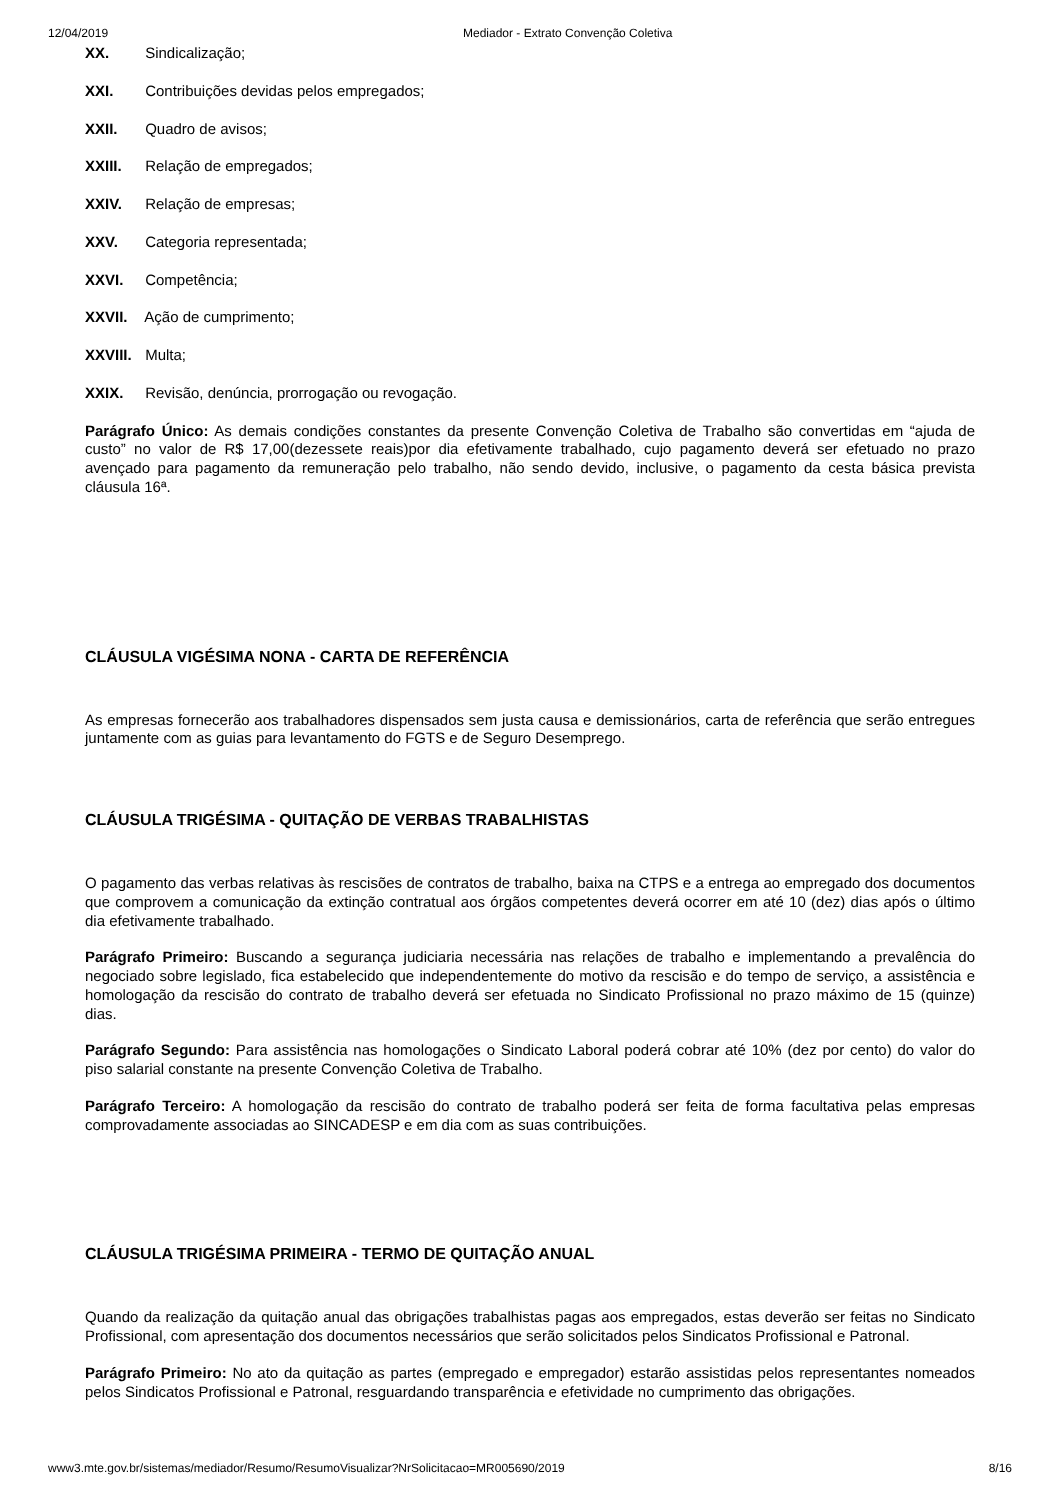12/04/2019 Mediador - Extrato Convenção Coletiva
XX. Sindicalização;
XXI. Contribuições devidas pelos empregados;
XXII. Quadro de avisos;
XXIII. Relação de empregados;
XXIV. Relação de empresas;
XXV. Categoria representada;
XXVI. Competência;
XXVII. Ação de cumprimento;
XXVIII. Multa;
XXIX. Revisão, denúncia, prorrogação ou revogação.
Parágrafo Único: As demais condições constantes da presente Convenção Coletiva de Trabalho são convertidas em “ajuda de custo” no valor de R$ 17,00(dezessete reais)por dia efetivamente trabalhado, cujo pagamento deverá ser efetuado no prazo avençado para pagamento da remuneração pelo trabalho, não sendo devido, inclusive, o pagamento da cesta básica prevista cláusula 16ª.
CLÁUSULA VIGÉSIMA NONA - CARTA DE REFERÊNCIA
As empresas fornecerão aos trabalhadores dispensados sem justa causa e demissionários, carta de referência que serão entregues juntamente com as guias para levantamento do FGTS e de Seguro Desemprego.
CLÁUSULA TRIGÉSIMA - QUITAÇÃO DE VERBAS TRABALHISTAS
O pagamento das verbas relativas às rescisões de contratos de trabalho, baixa na CTPS e a entrega ao empregado dos documentos que comprovem a comunicação da extinção contratual aos órgãos competentes deverá ocorrer em até 10 (dez) dias após o último dia efetivamente trabalhado.
Parágrafo Primeiro: Buscando a segurança judiciaria necessária nas relações de trabalho e implementando a prevalência do negociado sobre legislado, fica estabelecido que independentemente do motivo da rescisão e do tempo de serviço, a assistência e homologação da rescisão do contrato de trabalho deverá ser efetuada no Sindicato Profissional no prazo máximo de 15 (quinze) dias.
Parágrafo Segundo: Para assistência nas homologações o Sindicato Laboral poderá cobrar até 10% (dez por cento) do valor do piso salarial constante na presente Convenção Coletiva de Trabalho.
Parágrafo Terceiro: A homologação da rescisão do contrato de trabalho poderá ser feita de forma facultativa pelas empresas comprovadamente associadas ao SINCADESP e em dia com as suas contribuições.
CLÁUSULA TRIGÉSIMA PRIMEIRA - TERMO DE QUITAÇÃO ANUAL
Quando da realização da quitação anual das obrigações trabalhistas pagas aos empregados, estas deverão ser feitas no Sindicato Profissional, com apresentação dos documentos necessários que serão solicitados pelos Sindicatos Profissional e Patronal.
Parágrafo Primeiro: No ato da quitação as partes (empregado e empregador) estarão assistidas pelos representantes nomeados pelos Sindicatos Profissional e Patronal, resguardando transparência e efetividade no cumprimento das obrigações.
www3.mte.gov.br/sistemas/mediador/Resumo/ResumoVisualizar?NrSolicitacao=MR005690/2019 8/16